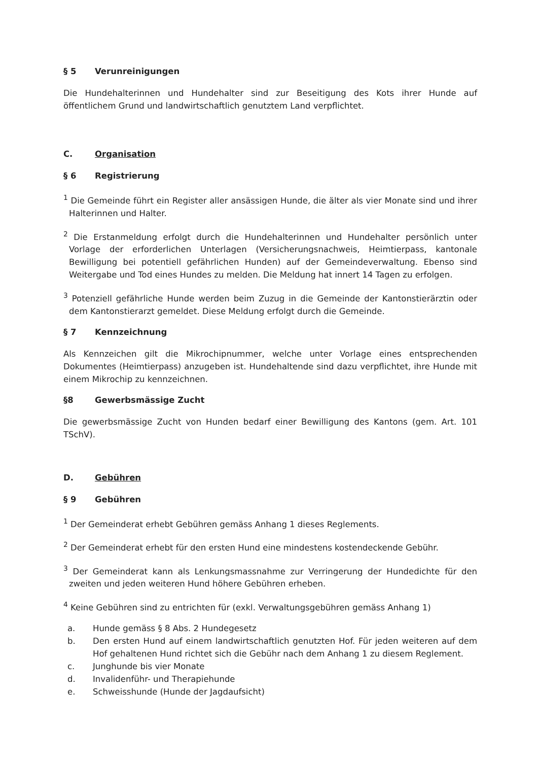§ 5 Verunreinigungen
Die Hundehalterinnen und Hundehalter sind zur Beseitigung des Kots ihrer Hunde auf öffentlichem Grund und landwirtschaftlich genutztem Land verpflichtet.
C. Organisation
§ 6 Registrierung
<sup>1</sup> Die Gemeinde führt ein Register aller ansässigen Hunde, die älter als vier Monate sind und ihrer Halterinnen und Halter.
<sup>2</sup> Die Erstanmeldung erfolgt durch die Hundehalterinnen und Hundehalter persönlich unter Vorlage der erforderlichen Unterlagen (Versicherungsnachweis, Heimtierpass, kantonale Bewilligung bei potentiell gefährlichen Hunden) auf der Gemeindeverwaltung. Ebenso sind Weitergabe und Tod eines Hundes zu melden. Die Meldung hat innert 14 Tagen zu erfolgen.
<sup>3</sup> Potenziell gefährliche Hunde werden beim Zuzug in die Gemeinde der Kantonstierärztin oder dem Kantonstierarzt gemeldet. Diese Meldung erfolgt durch die Gemeinde.
§ 7 Kennzeichnung
Als Kennzeichen gilt die Mikrochipnummer, welche unter Vorlage eines entsprechenden Dokumentes (Heimtierpass) anzugeben ist. Hundehaltende sind dazu verpflichtet, ihre Hunde mit einem Mikrochip zu kennzeichnen.
§8 Gewerbsmässige Zucht
Die gewerbsmässige Zucht von Hunden bedarf einer Bewilligung des Kantons (gem. Art. 101 TSchV).
D. Gebühren
§ 9 Gebühren
<sup>1</sup> Der Gemeinderat erhebt Gebühren gemäss Anhang 1 dieses Reglements.
<sup>2</sup> Der Gemeinderat erhebt für den ersten Hund eine mindestens kostendeckende Gebühr.
<sup>3</sup> Der Gemeinderat kann als Lenkungsmassnahme zur Verringerung der Hundedichte für den zweiten und jeden weiteren Hund höhere Gebühren erheben.
<sup>4</sup> Keine Gebühren sind zu entrichten für (exkl. Verwaltungsgebühren gemäss Anhang 1)
a. Hunde gemäss § 8 Abs. 2 Hundegesetz
b. Den ersten Hund auf einem landwirtschaftlich genutzten Hof. Für jeden weiteren auf dem Hof gehaltenen Hund richtet sich die Gebühr nach dem Anhang 1 zu diesem Reglement.
c. Junghunde bis vier Monate
d. Invalidenführ- und Therapiehunde
e. Schweisshunde (Hunde der Jagdaufsicht)